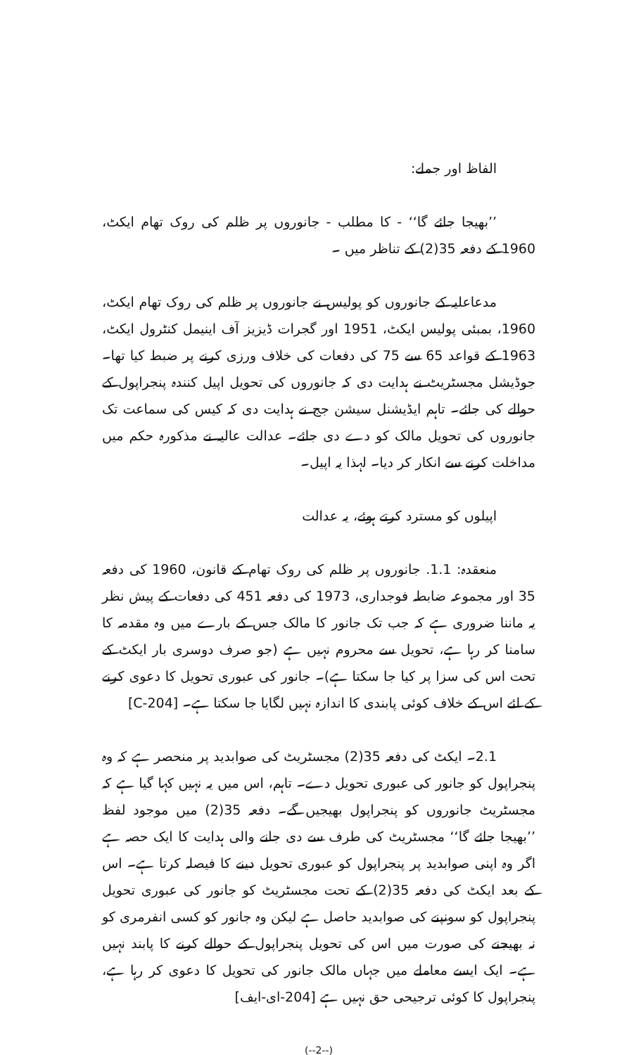الفاظ اور جملے:
’’بھیجا جائے گا‘‘ - کا مطلب - جانوروں پر ظلم کی روک تھام ایکٹ، 1960 کے دفعہ 35(2) کے تناظر میں ۔
مدعاعلیہ کے جانوروں کو پولیس نے جانوروں پر ظلم کی روک تھام ایکٹ، 1960، بمبئی پولیس ایکٹ، 1951 اور گجرات ڈیزیز آف اینیمل کنٹرول ایکٹ، 1963 کے قواعد 65 سے 75 کی دفعات کی خلاف ورزی کرنے پر ضبط کیا تھا۔ جوڈیشل مجسٹریٹ نے ہدایت دی کہ جانوروں کی تحویل اپیل کنندہ پنجراپول کے حوالے کی جائے۔ تاہم ایڈیشنل سیشن جج نے ہدایت دی کہ کیس کی سماعت تک جانوروں کی تحویل مالک کو دے دی جائے۔ عدالت عالیہ نے مذکورہ حکم میں مداخلت کرنے سے انکار کر دیا۔ لہذا یہ اپیل۔
اپیلوں کو مسترد کرتے ہوئے، یہ عدالت
منعقدہ: 1.1. جانوروں پر ظلم کی روک تھام کے قانون، 1960 کی دفعہ 35 اور مجموعہ ضابطہ فوجداری، 1973 کی دفعہ 451 کی دفعات کے پیش نظر یہ ماننا ضروری ہے کہ جب تک جانور کا مالک جس کے بارے میں وہ مقدمہ کا سامنا کر رہا ہے، تحویل سے محروم نہیں ہے (جو صرف دوسری بار ایکٹ کے تحت اس کی سزا پر کیا جا سکتا ہے)۔ جانور کی عبوری تحویل کا دعوی کرنے کے لئے اس کے خلاف کوئی پابندی کا اندازہ نہیں لگایا جا سکتا ہے۔ [C-204]
2.1۔ ایکٹ کی دفعہ 35(2) مجسٹریٹ کی صوابدید پر منحصر ہے کہ وہ پنجراپول کو جانور کی عبوری تحویل دے۔ تاہم، اس میں یہ نہیں کہا گیا ہے کہ مجسٹریٹ جانوروں کو پنجراپول بھیجیں گے۔ دفعہ 35(2) میں موجود لفظ ’’بھیجا جائے گا‘‘ مجسٹریٹ کی طرف سے دی جانے والی ہدایت کا ایک حصہ ہے اگر وہ اپنی صوابدید پر پنجراپول کو عبوری تحویل دینے کا فیصلہ کرتا ہے۔ اس کے بعد ایکٹ کی دفعہ 35(2) کے تحت مجسٹریٹ کو جانور کی عبوری تحویل پنجراپول کو سونپنے کی صوابدید حاصل ہے لیکن وہ جانور کو کسی انفرمری کو نہ بھیجنے کی صورت میں اس کی تحویل پنجراپول کے حوالے کرنے کا پابند نہیں ہے۔ ایک ایسے معاملے میں جہاں مالک جانور کی تحویل کا دعوی کر رہا ہے، پنجراپول کا کوئی ترجیحی حق نہیں ہے [204-ای-ایف]
(--2--)